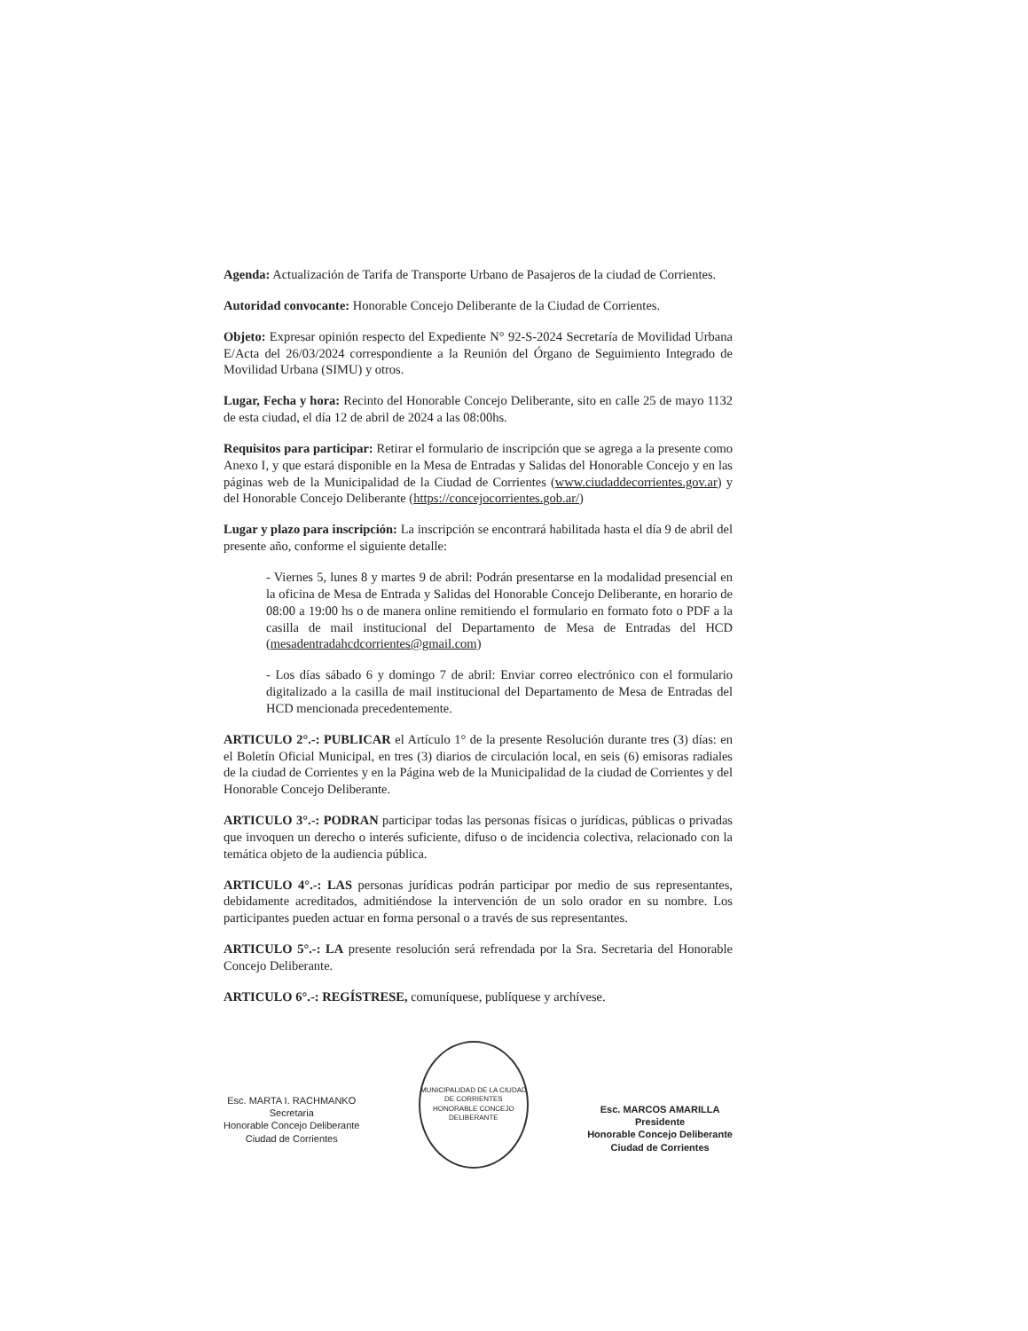Agenda: Actualización de Tarifa de Transporte Urbano de Pasajeros de la ciudad de Corrientes.
Autoridad convocante: Honorable Concejo Deliberante de la Ciudad de Corrientes.
Objeto: Expresar opinión respecto del Expediente N° 92-S-2024 Secretaría de Movilidad Urbana E/Acta del 26/03/2024 correspondiente a la Reunión del Órgano de Seguimiento Integrado de Movilidad Urbana (SIMU) y otros.
Lugar, Fecha y hora: Recinto del Honorable Concejo Deliberante, sito en calle 25 de mayo 1132 de esta ciudad, el día 12 de abril de 2024 a las 08:00hs.
Requisitos para participar: Retirar el formulario de inscripción que se agrega a la presente como Anexo I, y que estará disponible en la Mesa de Entradas y Salidas del Honorable Concejo y en las páginas web de la Municipalidad de la Ciudad de Corrientes (www.ciudaddecorrientes.gov.ar) y del Honorable Concejo Deliberante (https://concejocorrientes.gob.ar/)
Lugar y plazo para inscripción: La inscripción se encontrará habilitada hasta el día 9 de abril del presente año, conforme el siguiente detalle:
- Viernes 5, lunes 8 y martes 9 de abril: Podrán presentarse en la modalidad presencial en la oficina de Mesa de Entrada y Salidas del Honorable Concejo Deliberante, en horario de 08:00 a 19:00 hs o de manera online remitiendo el formulario en formato foto o PDF a la casilla de mail institucional del Departamento de Mesa de Entradas del HCD (mesadentradahcdcorrientes@gmail.com)
- Los días sábado 6 y domingo 7 de abril: Enviar correo electrónico con el formulario digitalizado a la casilla de mail institucional del Departamento de Mesa de Entradas del HCD mencionada precedentemente.
ARTICULO 2°.-: PUBLICAR el Artículo 1° de la presente Resolución durante tres (3) días: en el Boletín Oficial Municipal, en tres (3) diarios de circulación local, en seis (6) emisoras radiales de la ciudad de Corrientes y en la Página web de la Municipalidad de la ciudad de Corrientes y del Honorable Concejo Deliberante.
ARTICULO 3°.-: PODRAN participar todas las personas físicas o jurídicas, públicas o privadas que invoquen un derecho o interés suficiente, difuso o de incidencia colectiva, relacionado con la temática objeto de la audiencia pública.
ARTICULO 4°.-: LAS personas jurídicas podrán participar por medio de sus representantes, debidamente acreditados, admitiéndose la intervención de un solo orador en su nombre. Los participantes pueden actuar en forma personal o a través de sus representantes.
ARTICULO 5°.-: LA presente resolución será refrendada por la Sra. Secretaria del Honorable Concejo Deliberante.
ARTICULO 6°.-: REGÍSTRESE, comuníquese, publíquese y archívese.
Esc. MARTA I. RACHMANKO
Secretaria
Honorable Concejo Deliberante
Ciudad de Corrientes
MUNICIPALIDAD DE LA CIUDAD DE CORRIENTES
HONORABLE CONCEJO DELIBERANTE
Esc. MARCOS AMARILLA
Presidente
Honorable Concejo Deliberante
Ciudad de Corrientes